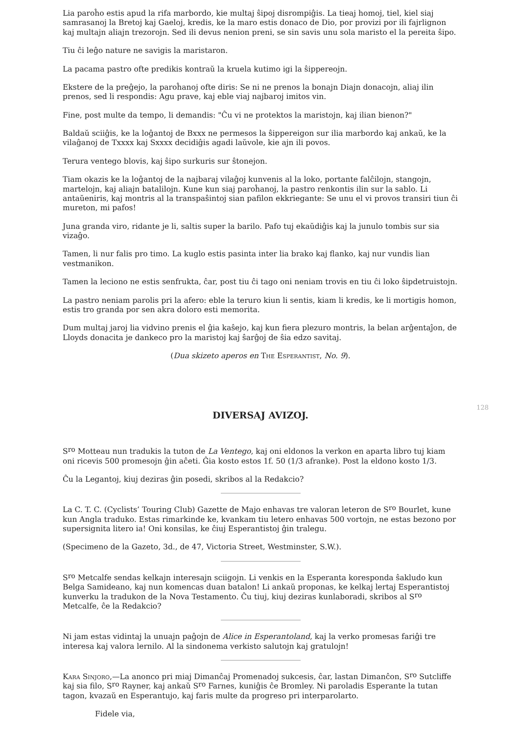Lia paroĥo estis apud la rifa marbordo, kie multaj ŝipoj disrompiĝis. La tieaj homoj, tiel, kiel siaj samrasanoj la Bretoj kaj Gaeloj, kredis, ke la maro estis donaco de Dio, por provizi por ili fajrlignon kaj multajn aliajn trezorojn. Sed ili devus nenion preni, se sin savis unu sola maristo el la pereita ŝipo.
Tiu ĉi leĝo nature ne savigis la maristaron.
La pacama pastro ofte predikis kontraŭ la kruela kutimo igi la ŝippereojn.
Ekstere de la preĝejo, la paroĥanoj ofte diris: Se ni ne prenos la bonajn Diajn donacojn, aliaj ilin prenos, sed li respondis: Agu prave, kaj eble viaj najbaroj imitos vin.
Fine, post multe da tempo, li demandis: "Ĉu vi ne protektos la maristojn, kaj ilian bienon?"
Baldaŭ sciiĝis, ke la loĝantoj de Bxxx ne permesos la ŝippereigon sur ilia marbordo kaj ankaŭ, ke la vilaĝanoj de Txxxx kaj Sxxxx decidiĝis agadi laŭvole, kie ajn ili povos.
Terura ventego blovis, kaj ŝipo surkuris sur ŝtonejon.
Tiam okazis ke la loĝantoj de la najbaraj vilaĝoj kunvenis al la loko, portante falĉilojn, stangojn, martelojn, kaj aliajn batalilojn. Kune kun siaj paroĥanoj, la pastro renkontis ilin sur la sablo. Li antaŭeniris, kaj montris al la transpaŝintoj sian pafilon ekkriegante: Se unu el vi provos transiri tiun ĉi mureton, mi pafos!
Juna granda viro, ridante je li, saltis super la barilo. Pafo tuj ekaŭdiĝis kaj la junulo tombis sur sia vizaĝo.
Tamen, li nur falis pro timo. La kuglo estis pasinta inter lia brako kaj flanko, kaj nur vundis lian vestmanikon.
Tamen la leciono ne estis senfrukta, ĉar, post tiu ĉi tago oni neniam trovis en tiu ĉi loko ŝipdetruistojn.
La pastro neniam parolis pri la afero: eble la teruro kiun li sentis, kiam li kredis, ke li mortigis homon, estis tro granda por sen akra doloro esti memorita.
Dum multaj jaroj lia vidvino prenis el ĝia kaŝejo, kaj kun fiera plezuro montris, la belan arĝentaĵon, de Lloyds donacita je dankeco pro la maristoj kaj ŝarĝoj de ŝia edzo savitaj.
(Dua skizeto aperos en The Esperantist, No. 9).
DIVERSAJ AVIZOJ.
128
S<sup>ro</sup> Motteau nun tradukis la tuton de La Ventego, kaj oni eldonos la verkon en aparta libro tuj kiam oni ricevis 500 promesojn ĝin aĉeti. Ĝia kosto estos 1f. 50 (1/3 afranke). Post la eldono kosto 1/3.
Ĉu la Legantoj, kiuj deziras ĝin posedi, skribos al la Redakcio?
La C. T. C. (Cyclists’ Touring Club) Gazette de Majo enhavas tre valoran leteron de S<sup>ro</sup> Bourlet, kune kun Angla traduko. Estas rimarkinde ke, kvankam tiu letero enhavas 500 vortojn, ne estas bezono por supersignita litero ia! Oni konsilas, ke ĉiuj Esperantistoj ĝin tralegu.
(Specimeno de la Gazeto, 3d., de 47, Victoria Street, Westminster, S.W.).
S<sup>ro</sup> Metcalfe sendas kelkajn interesajn sciigojn. Li venkis en la Esperanta koresponda ŝakludo kun Belga Samideano, kaj nun komencas duan batalon! Li ankaŭ proponas, ke kelkaj lertaj Esperantistoj kunverku la tradukon de la Nova Testamento. Ĉu tiuj, kiuj deziras kunlaboradi, skribos al S<sup>ro</sup> Metcalfe, ĉe la Redakcio?
Ni jam estas vidintaj la unuajn paĝojn de Alice in Esperantoland, kaj la verko promesas fariĝi tre interesa kaj valora lernilo. Al la sindonema verkisto salutojn kaj gratulojn!
Kara Sinjoro,—La anonco pri miaj Dimanĉaj Promenadoj sukcesis, ĉar, lastan Dimanĉon, S<sup>ro</sup> Sutcliffe kaj sia filo, S<sup>ro</sup> Rayner, kaj ankaŭ S<sup>ro</sup> Farnes, kuniĝis ĉe Bromley. Ni paroladis Esperante la tutan tagon, kvazaŭ en Esperantujo, kaj faris multe da progreso pri interparolarto.
Fidele via,